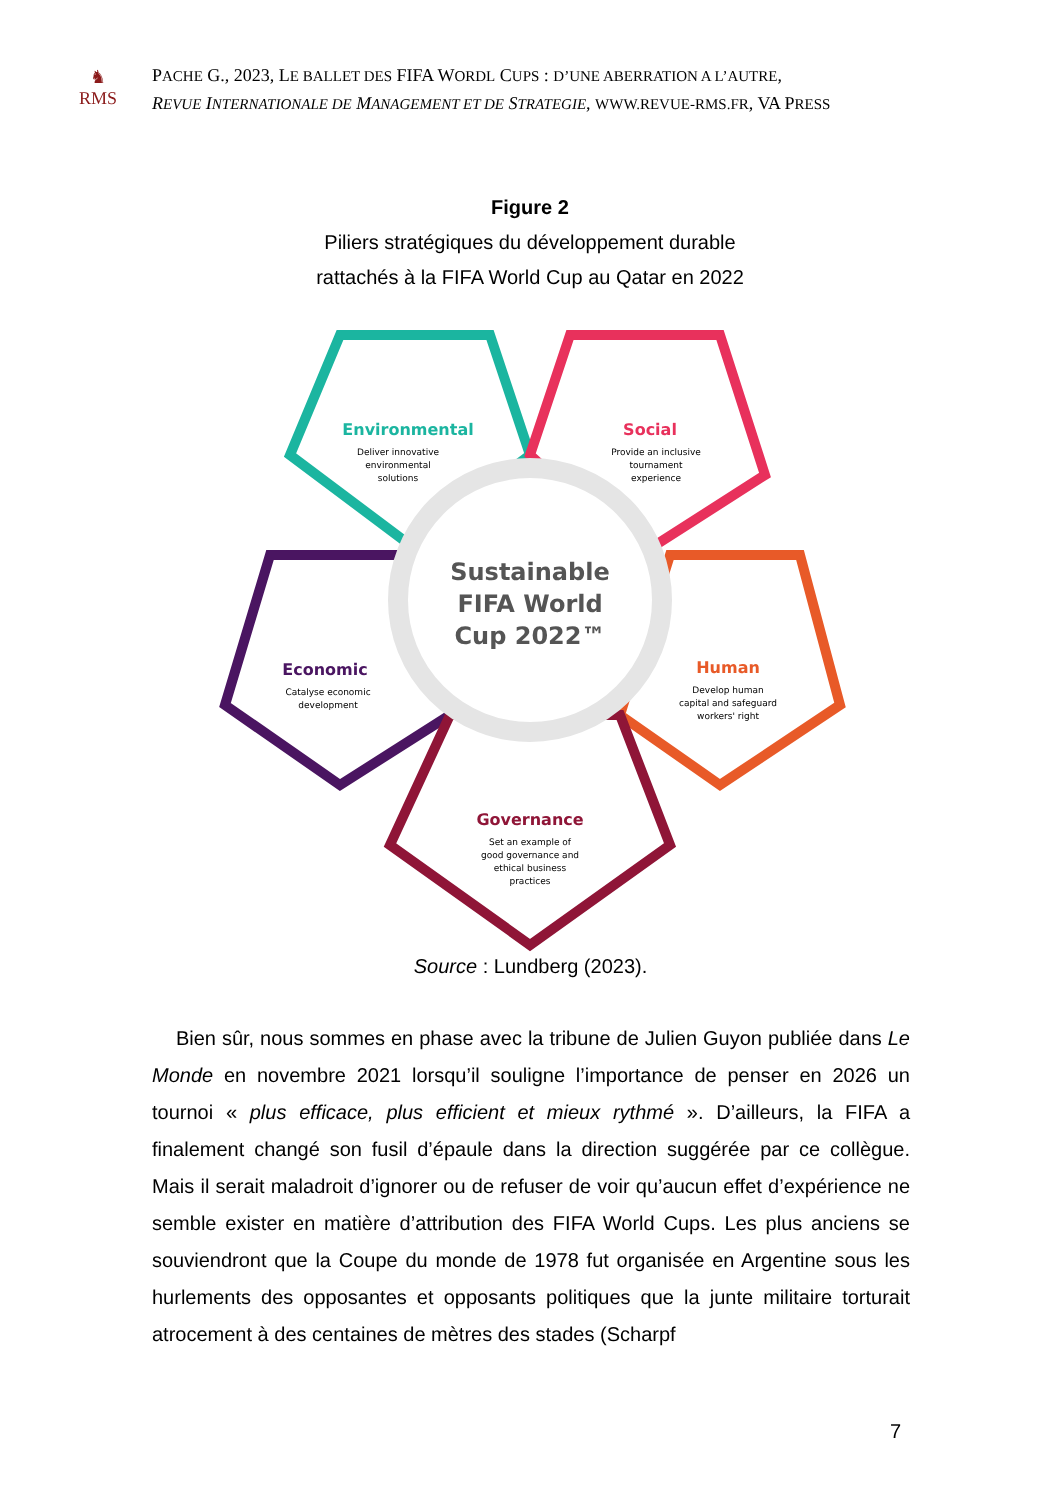♞
RMS
PACHE G., 2023, LE BALLET DES FIFA WORDL CUPS : D’UNE ABERRATION A L’AUTRE,
REVUE INTERNATIONALE DE MANAGEMENT ET DE STRATEGIE, WWW.REVUE-RMS.FR, VA PRESS
Figure 2
Piliers stratégiques du développement durable
rattachés à la FIFA World Cup au Qatar en 2022
Sustainable
FIFA World
Cup 2022™
Environmental
Deliver innovative
environmental
solutions
Social
Provide an inclusive
tournament
experience
Economic
Catalyse economic
development
Human
Develop human
capital and safeguard
workers' right
Governance
Set an example of
good governance and
ethical business
practices
Source : Lundberg (2023).
Bien sûr, nous sommes en phase avec la tribune de Julien Guyon publiée dans Le Monde en novembre 2021 lorsqu’il souligne l’importance de penser en 2026 un tournoi « plus efficace, plus efficient et mieux rythmé ». D’ailleurs, la FIFA a finalement changé son fusil d’épaule dans la direction suggérée par ce collègue. Mais il serait maladroit d’ignorer ou de refuser de voir qu’aucun effet d’expérience ne semble exister en matière d’attribution des FIFA World Cups. Les plus anciens se souviendront que la Coupe du monde de 1978 fut organisée en Argentine sous les hurlements des opposantes et opposants politiques que la junte militaire torturait atrocement à des centaines de mètres des stades (Scharpf
7